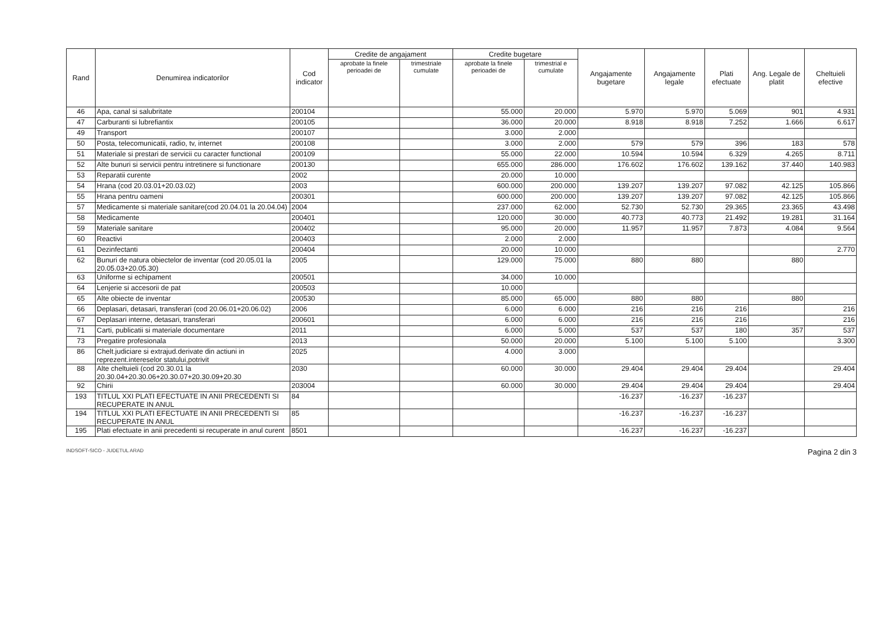| Rand | Denumirea indicatorilor | Cod indicator | Credite de angajament | | Credite bugetare | | Angajamente bugetare | Angajamente legale | Plati efectuate | Ang. Legale de platit | Cheltuieli efective |
| --- | --- | --- | --- | --- | --- | --- | --- | --- | --- | --- | --- |
| | | | aprobate la finele perioadei de | trimestriale cumulate | aprobate la finele perioadei de | trimestrial e cumulate | | | | | |
| 46 | Apa, canal si salubritate | 200104 | | | 55.000 | 20.000 | 5.970 | 5.970 | 5.069 | 901 | 4.931 |
| 47 | Carburanti si lubrefiantix | 200105 | | | 36.000 | 20.000 | 8.918 | 8.918 | 7.252 | 1.666 | 6.617 |
| 49 | Transport | 200107 | | | 3.000 | 2.000 | | | | | |
| 50 | Posta, telecomunicatii, radio, tv, internet | 200108 | | | 3.000 | 2.000 | 579 | 579 | 396 | 183 | 578 |
| 51 | Materiale si prestari de servicii cu caracter functional | 200109 | | | 55.000 | 22.000 | 10.594 | 10.594 | 6.329 | 4.265 | 8.711 |
| 52 | Alte bunuri si servicii pentru intretinere si functionare | 200130 | | | 655.000 | 286.000 | 176.602 | 176.602 | 139.162 | 37.440 | 140.983 |
| 53 | Reparatii curente | 2002 | | | 20.000 | 10.000 | | | | | |
| 54 | Hrana (cod 20.03.01+20.03.02) | 2003 | | | 600.000 | 200.000 | 139.207 | 139.207 | 97.082 | 42.125 | 105.866 |
| 55 | Hrana pentru oameni | 200301 | | | 600.000 | 200.000 | 139.207 | 139.207 | 97.082 | 42.125 | 105.866 |
| 57 | Medicamente si materiale sanitare(cod 20.04.01 la 20.04.04) | 2004 | | | 237.000 | 62.000 | 52.730 | 52.730 | 29.365 | 23.365 | 43.498 |
| 58 | Medicamente | 200401 | | | 120.000 | 30.000 | 40.773 | 40.773 | 21.492 | 19.281 | 31.164 |
| 59 | Materiale sanitare | 200402 | | | 95.000 | 20.000 | 11.957 | 11.957 | 7.873 | 4.084 | 9.564 |
| 60 | Reactivi | 200403 | | | 2.000 | 2.000 | | | | | |
| 61 | Dezinfectanti | 200404 | | | 20.000 | 10.000 | | | | | 2.770 |
| 62 | Bunuri de natura obiectelor de inventar (cod 20.05.01 la 20.05.03+20.05.30) | 2005 | | | 129.000 | 75.000 | 880 | 880 | | 880 | |
| 63 | Uniforme si echipament | 200501 | | | 34.000 | 10.000 | | | | | |
| 64 | Lenjerie si accesorii de pat | 200503 | | | 10.000 | | | | | | |
| 65 | Alte obiecte de inventar | 200530 | | | 85.000 | 65.000 | 880 | 880 | | 880 | |
| 66 | Deplasari, detasari, transferari (cod 20.06.01+20.06.02) | 2006 | | | 6.000 | 6.000 | 216 | 216 | 216 | | 216 |
| 67 | Deplasari interne, detasari, transferari | 200601 | | | 6.000 | 6.000 | 216 | 216 | 216 | | 216 |
| 71 | Carti, publicatii si materiale documentare | 2011 | | | 6.000 | 5.000 | 537 | 537 | 180 | 357 | 537 |
| 73 | Pregatire profesionala | 2013 | | | 50.000 | 20.000 | 5.100 | 5.100 | 5.100 | | 3.300 |
| 86 | Chelt.judiciare si extrajud.derivate din actiuni in reprezent.intereselor statului,potrivit | 2025 | | | 4.000 | 3.000 | | | | | |
| 88 | Alte cheltuieli (cod 20.30.01 la 20.30.04+20.30.06+20.30.07+20.30.09+20.30 | 2030 | | | 60.000 | 30.000 | 29.404 | 29.404 | 29.404 | | 29.404 |
| 92 | Chirii | 203004 | | | 60.000 | 30.000 | 29.404 | 29.404 | 29.404 | | 29.404 |
| 193 | TITLUL XXI PLATI EFECTUATE IN ANII PRECEDENTI SI RECUPERATE IN ANUL | 84 | | | | | -16.237 | -16.237 | -16.237 | | |
| 194 | TITLUL XXI PLATI EFECTUATE IN ANII PRECEDENTI SI RECUPERATE IN ANUL | 85 | | | | | -16.237 | -16.237 | -16.237 | | |
| 195 | Plati efectuate in anii precedenti si recuperate in anul curent | 8501 | | | | | -16.237 | -16.237 | -16.237 | | |
INDSOFT-SICO - JUDETUL ARAD Pagina 2 din 3